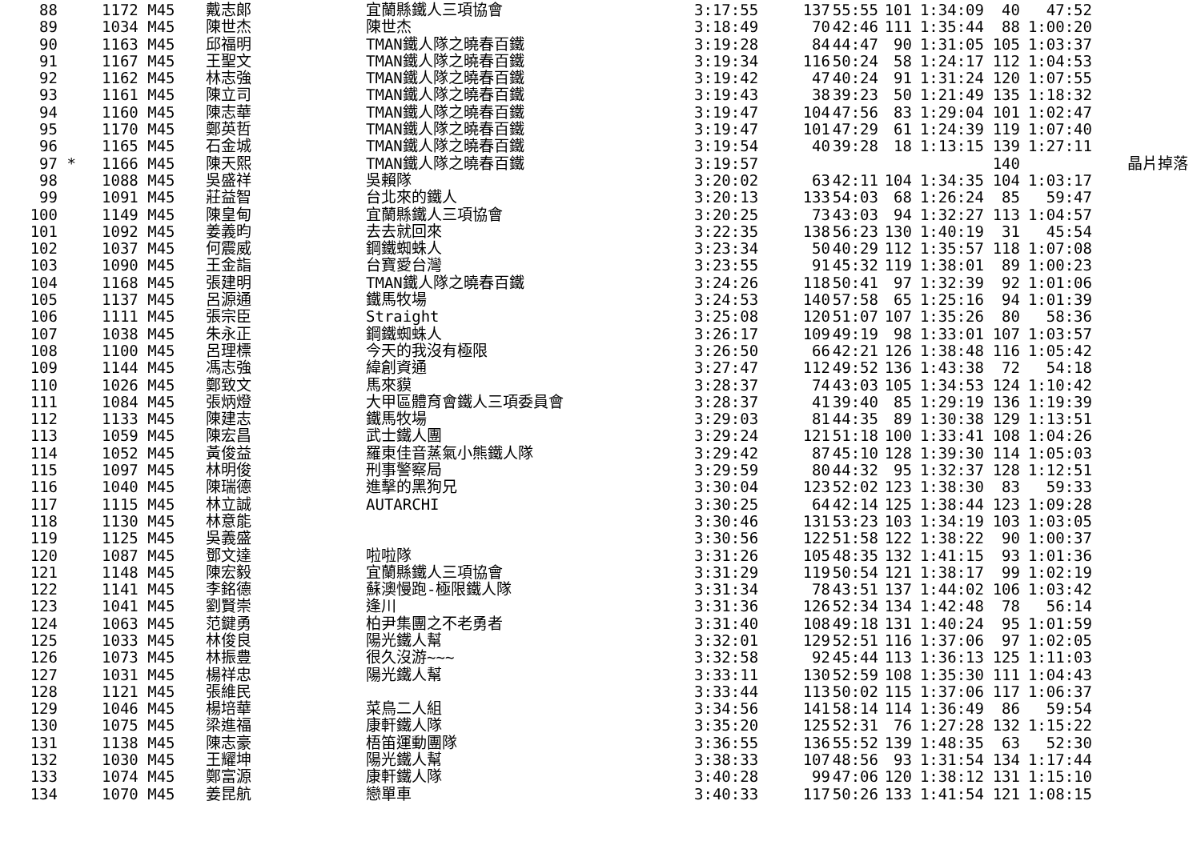| 88 | | 1172 M45 | 戴志郎 | 宜蘭縣鐵人三項協會 | 3:17:55 | 137 | 55:55 | 101 | 1:34:09 | 40 | 47:52 | |
| 89 | | 1034 M45 | 陳世杰 | 陳世杰 | 3:18:49 | 70 | 42:46 | 111 | 1:35:44 | 88 | 1:00:20 | |
| 90 | | 1163 M45 | 邱福明 | TMAN鐵人隊之曉春百鐵 | 3:19:28 | 84 | 44:47 | 90 | 1:31:05 | 105 | 1:03:37 | |
| 91 | | 1167 M45 | 王聖文 | TMAN鐵人隊之曉春百鐵 | 3:19:34 | 116 | 50:24 | 58 | 1:24:17 | 112 | 1:04:53 | |
| 92 | | 1162 M45 | 林志強 | TMAN鐵人隊之曉春百鐵 | 3:19:42 | 47 | 40:24 | 91 | 1:31:24 | 120 | 1:07:55 | |
| 93 | | 1161 M45 | 陳立司 | TMAN鐵人隊之曉春百鐵 | 3:19:43 | 38 | 39:23 | 50 | 1:21:49 | 135 | 1:18:32 | |
| 94 | | 1160 M45 | 陳志華 | TMAN鐵人隊之曉春百鐵 | 3:19:47 | 104 | 47:56 | 83 | 1:29:04 | 101 | 1:02:47 | |
| 95 | | 1170 M45 | 鄭英哲 | TMAN鐵人隊之曉春百鐵 | 3:19:47 | 101 | 47:29 | 61 | 1:24:39 | 119 | 1:07:40 | |
| 96 | | 1165 M45 | 石金城 | TMAN鐵人隊之曉春百鐵 | 3:19:54 | 40 | 39:28 | 18 | 1:13:15 | 139 | 1:27:11 | |
| 97 | * | 1166 M45 | 陳天熙 | TMAN鐵人隊之曉春百鐵 | 3:19:57 | | | | | 140 | | 晶片掉落 |
| 98 | | 1088 M45 | 吳盛祥 | 吳賴隊 | 3:20:02 | 63 | 42:11 | 104 | 1:34:35 | 104 | 1:03:17 | |
| 99 | | 1091 M45 | 莊益智 | 台北來的鐵人 | 3:20:13 | 133 | 54:03 | 68 | 1:26:24 | 85 | 59:47 | |
| 100 | | 1149 M45 | 陳皇甸 | 宜蘭縣鐵人三項協會 | 3:20:25 | 73 | 43:03 | 94 | 1:32:27 | 113 | 1:04:57 | |
| 101 | | 1092 M45 | 姜義昀 | 去去就回來 | 3:22:35 | 138 | 56:23 | 130 | 1:40:19 | 31 | 45:54 | |
| 102 | | 1037 M45 | 何震威 | 鋼鐵蜘蛛人 | 3:23:34 | 50 | 40:29 | 112 | 1:35:57 | 118 | 1:07:08 | |
| 103 | | 1090 M45 | 王金詣 | 台寶愛台灣 | 3:23:55 | 91 | 45:32 | 119 | 1:38:01 | 89 | 1:00:23 | |
| 104 | | 1168 M45 | 張建明 | TMAN鐵人隊之曉春百鐵 | 3:24:26 | 118 | 50:41 | 97 | 1:32:39 | 92 | 1:01:06 | |
| 105 | | 1137 M45 | 呂源通 | 鐵馬牧場 | 3:24:53 | 140 | 57:58 | 65 | 1:25:16 | 94 | 1:01:39 | |
| 106 | | 1111 M45 | 張宗臣 | Straight | 3:25:08 | 120 | 51:07 | 107 | 1:35:26 | 80 | 58:36 | |
| 107 | | 1038 M45 | 朱永正 | 鋼鐵蜘蛛人 | 3:26:17 | 109 | 49:19 | 98 | 1:33:01 | 107 | 1:03:57 | |
| 108 | | 1100 M45 | 呂理標 | 今天的我沒有極限 | 3:26:50 | 66 | 42:21 | 126 | 1:38:48 | 116 | 1:05:42 | |
| 109 | | 1144 M45 | 馮志強 | 緯創資通 | 3:27:47 | 112 | 49:52 | 136 | 1:43:38 | 72 | 54:18 | |
| 110 | | 1026 M45 | 鄭致文 | 馬來貘 | 3:28:37 | 74 | 43:03 | 105 | 1:34:53 | 124 | 1:10:42 | |
| 111 | | 1084 M45 | 張炳燈 | 大甲區體育會鐵人三項委員會 | 3:28:37 | 41 | 39:40 | 85 | 1:29:19 | 136 | 1:19:39 | |
| 112 | | 1133 M45 | 陳建志 | 鐵馬牧場 | 3:29:03 | 81 | 44:35 | 89 | 1:30:38 | 129 | 1:13:51 | |
| 113 | | 1059 M45 | 陳宏昌 | 武士鐵人團 | 3:29:24 | 121 | 51:18 | 100 | 1:33:41 | 108 | 1:04:26 | |
| 114 | | 1052 M45 | 黃俊益 | 羅東佳音蒸氣小熊鐵人隊 | 3:29:42 | 87 | 45:10 | 128 | 1:39:30 | 114 | 1:05:03 | |
| 115 | | 1097 M45 | 林明俊 | 刑事警察局 | 3:29:59 | 80 | 44:32 | 95 | 1:32:37 | 128 | 1:12:51 | |
| 116 | | 1040 M45 | 陳瑞德 | 進擊的黑狗兄 | 3:30:04 | 123 | 52:02 | 123 | 1:38:30 | 83 | 59:33 | |
| 117 | | 1115 M45 | 林立誠 | AUTARCHI | 3:30:25 | 64 | 42:14 | 125 | 1:38:44 | 123 | 1:09:28 | |
| 118 | | 1130 M45 | 林意能 | | 3:30:46 | 131 | 53:23 | 103 | 1:34:19 | 103 | 1:03:05 | |
| 119 | | 1125 M45 | 吳義盛 | | 3:30:56 | 122 | 51:58 | 122 | 1:38:22 | 90 | 1:00:37 | |
| 120 | | 1087 M45 | 鄧文達 | 啦啦隊 | 3:31:26 | 105 | 48:35 | 132 | 1:41:15 | 93 | 1:01:36 | |
| 121 | | 1148 M45 | 陳宏毅 | 宜蘭縣鐵人三項協會 | 3:31:29 | 119 | 50:54 | 121 | 1:38:17 | 99 | 1:02:19 | |
| 122 | | 1141 M45 | 李銘德 | 蘇澳慢跑-極限鐵人隊 | 3:31:34 | 78 | 43:51 | 137 | 1:44:02 | 106 | 1:03:42 | |
| 123 | | 1041 M45 | 劉賢崇 | 逢川 | 3:31:36 | 126 | 52:34 | 134 | 1:42:48 | 78 | 56:14 | |
| 124 | | 1063 M45 | 范鍵勇 | 柏尹集團之不老勇者 | 3:31:40 | 108 | 49:18 | 131 | 1:40:24 | 95 | 1:01:59 | |
| 125 | | 1033 M45 | 林俊良 | 陽光鐵人幫 | 3:32:01 | 129 | 52:51 | 116 | 1:37:06 | 97 | 1:02:05 | |
| 126 | | 1073 M45 | 林振豊 | 很久沒游~~~ | 3:32:58 | 92 | 45:44 | 113 | 1:36:13 | 125 | 1:11:03 | |
| 127 | | 1031 M45 | 楊祥忠 | 陽光鐵人幫 | 3:33:11 | 130 | 52:59 | 108 | 1:35:30 | 111 | 1:04:43 | |
| 128 | | 1121 M45 | 張維民 | | 3:33:44 | 113 | 50:02 | 115 | 1:37:06 | 117 | 1:06:37 | |
| 129 | | 1046 M45 | 楊培華 | 菜鳥二人組 | 3:34:56 | 141 | 58:14 | 114 | 1:36:49 | 86 | 59:54 | |
| 130 | | 1075 M45 | 梁進福 | 康軒鐵人隊 | 3:35:20 | 125 | 52:31 | 76 | 1:27:28 | 132 | 1:15:22 | |
| 131 | | 1138 M45 | 陳志豪 | 梧笛運動團隊 | 3:36:55 | 136 | 55:52 | 139 | 1:48:35 | 63 | 52:30 | |
| 132 | | 1030 M45 | 王耀坤 | 陽光鐵人幫 | 3:38:33 | 107 | 48:56 | 93 | 1:31:54 | 134 | 1:17:44 | |
| 133 | | 1074 M45 | 鄭富源 | 康軒鐵人隊 | 3:40:28 | 99 | 47:06 | 120 | 1:38:12 | 131 | 1:15:10 | |
| 134 | | 1070 M45 | 姜昆航 | 戀單車 | 3:40:33 | 117 | 50:26 | 133 | 1:41:54 | 121 | 1:08:15 | |